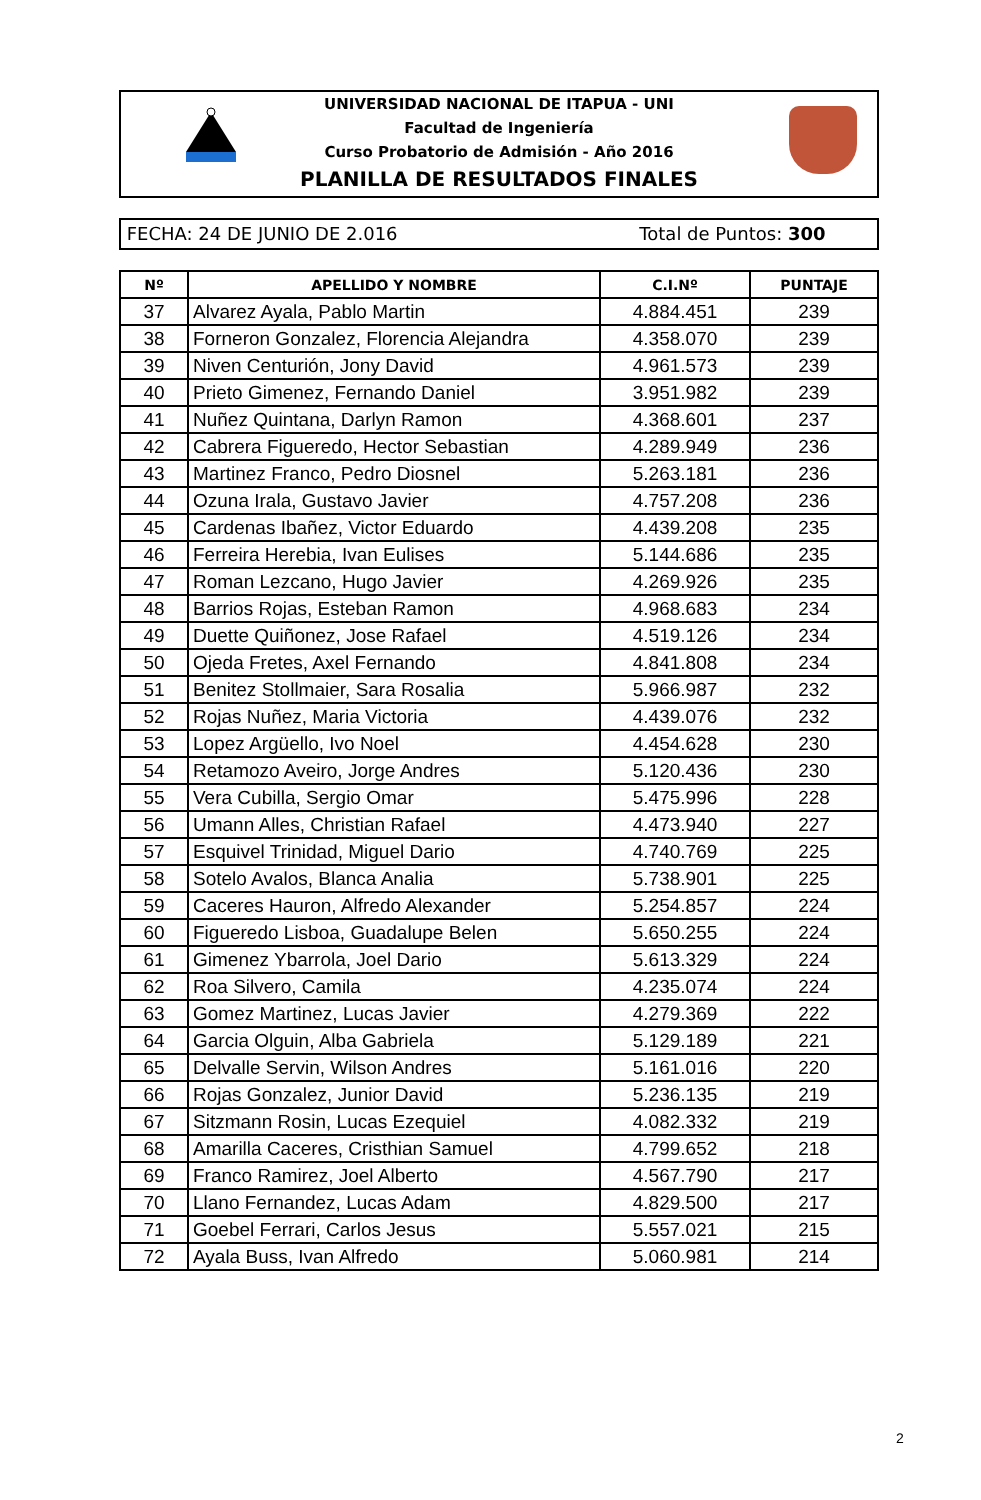UNIVERSIDAD NACIONAL DE ITAPUA - UNI
Facultad de Ingeniería
Curso Probatorio de Admisión - Año 2016
PLANILLA DE RESULTADOS FINALES
FECHA: 24 DE JUNIO DE 2.016 Total de Puntos: 300
| Nº | APELLIDO Y NOMBRE | C.I.Nº | PUNTAJE |
| --- | --- | --- | --- |
| 37 | Alvarez Ayala, Pablo Martin | 4.884.451 | 239 |
| 38 | Forneron Gonzalez, Florencia Alejandra | 4.358.070 | 239 |
| 39 | Niven Centurión, Jony David | 4.961.573 | 239 |
| 40 | Prieto Gimenez, Fernando Daniel | 3.951.982 | 239 |
| 41 | Nuñez Quintana, Darlyn Ramon | 4.368.601 | 237 |
| 42 | Cabrera Figueredo, Hector Sebastian | 4.289.949 | 236 |
| 43 | Martinez Franco, Pedro Diosnel | 5.263.181 | 236 |
| 44 | Ozuna Irala, Gustavo Javier | 4.757.208 | 236 |
| 45 | Cardenas Ibañez, Victor Eduardo | 4.439.208 | 235 |
| 46 | Ferreira Herebia, Ivan Eulises | 5.144.686 | 235 |
| 47 | Roman Lezcano, Hugo Javier | 4.269.926 | 235 |
| 48 | Barrios Rojas, Esteban Ramon | 4.968.683 | 234 |
| 49 | Duette Quiñonez, Jose Rafael | 4.519.126 | 234 |
| 50 | Ojeda Fretes, Axel Fernando | 4.841.808 | 234 |
| 51 | Benitez Stollmaier, Sara Rosalia | 5.966.987 | 232 |
| 52 | Rojas Nuñez, Maria Victoria | 4.439.076 | 232 |
| 53 | Lopez Argüello, Ivo Noel | 4.454.628 | 230 |
| 54 | Retamozo Aveiro, Jorge Andres | 5.120.436 | 230 |
| 55 | Vera Cubilla, Sergio Omar | 5.475.996 | 228 |
| 56 | Umann Alles, Christian Rafael | 4.473.940 | 227 |
| 57 | Esquivel Trinidad, Miguel Dario | 4.740.769 | 225 |
| 58 | Sotelo Avalos, Blanca Analia | 5.738.901 | 225 |
| 59 | Caceres Hauron, Alfredo Alexander | 5.254.857 | 224 |
| 60 | Figueredo Lisboa, Guadalupe Belen | 5.650.255 | 224 |
| 61 | Gimenez Ybarrola, Joel Dario | 5.613.329 | 224 |
| 62 | Roa Silvero, Camila | 4.235.074 | 224 |
| 63 | Gomez Martinez, Lucas Javier | 4.279.369 | 222 |
| 64 | Garcia Olguin, Alba Gabriela | 5.129.189 | 221 |
| 65 | Delvalle Servin, Wilson Andres | 5.161.016 | 220 |
| 66 | Rojas Gonzalez, Junior David | 5.236.135 | 219 |
| 67 | Sitzmann Rosin, Lucas Ezequiel | 4.082.332 | 219 |
| 68 | Amarilla Caceres, Cristhian Samuel | 4.799.652 | 218 |
| 69 | Franco Ramirez, Joel Alberto | 4.567.790 | 217 |
| 70 | Llano Fernandez, Lucas Adam | 4.829.500 | 217 |
| 71 | Goebel Ferrari, Carlos Jesus | 5.557.021 | 215 |
| 72 | Ayala Buss, Ivan Alfredo | 5.060.981 | 214 |
2